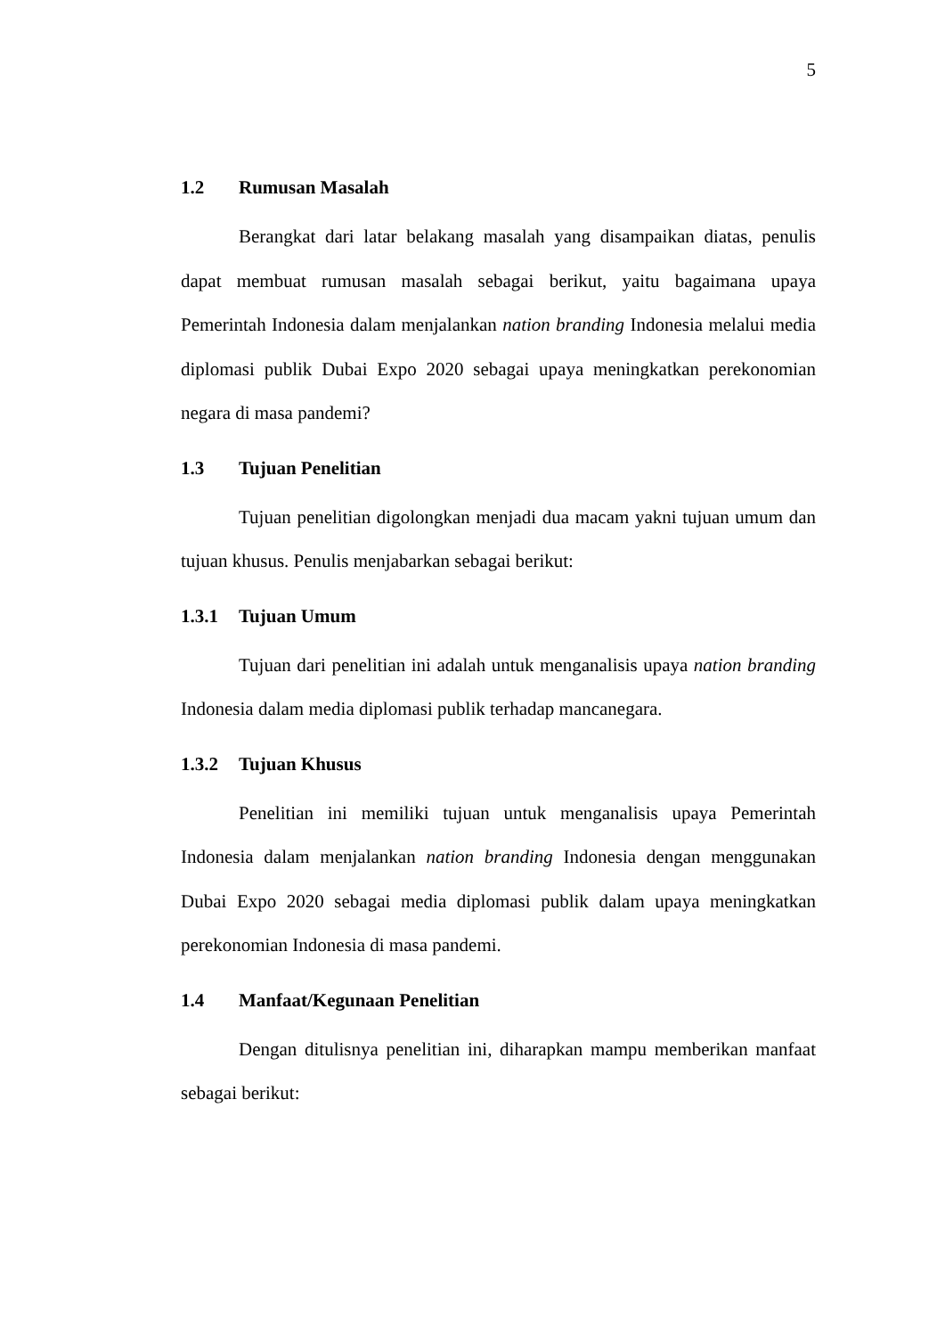5
1.2 Rumusan Masalah
Berangkat dari latar belakang masalah yang disampaikan diatas, penulis dapat membuat rumusan masalah sebagai berikut, yaitu bagaimana upaya Pemerintah Indonesia dalam menjalankan nation branding Indonesia melalui media diplomasi publik Dubai Expo 2020 sebagai upaya meningkatkan perekonomian negara di masa pandemi?
1.3 Tujuan Penelitian
Tujuan penelitian digolongkan menjadi dua macam yakni tujuan umum dan tujuan khusus. Penulis menjabarkan sebagai berikut:
1.3.1 Tujuan Umum
Tujuan dari penelitian ini adalah untuk menganalisis upaya nation branding Indonesia dalam media diplomasi publik terhadap mancanegara.
1.3.2 Tujuan Khusus
Penelitian ini memiliki tujuan untuk menganalisis upaya Pemerintah Indonesia dalam menjalankan nation branding Indonesia dengan menggunakan Dubai Expo 2020 sebagai media diplomasi publik dalam upaya meningkatkan perekonomian Indonesia di masa pandemi.
1.4 Manfaat/Kegunaan Penelitian
Dengan ditulisnya penelitian ini, diharapkan mampu memberikan manfaat sebagai berikut: